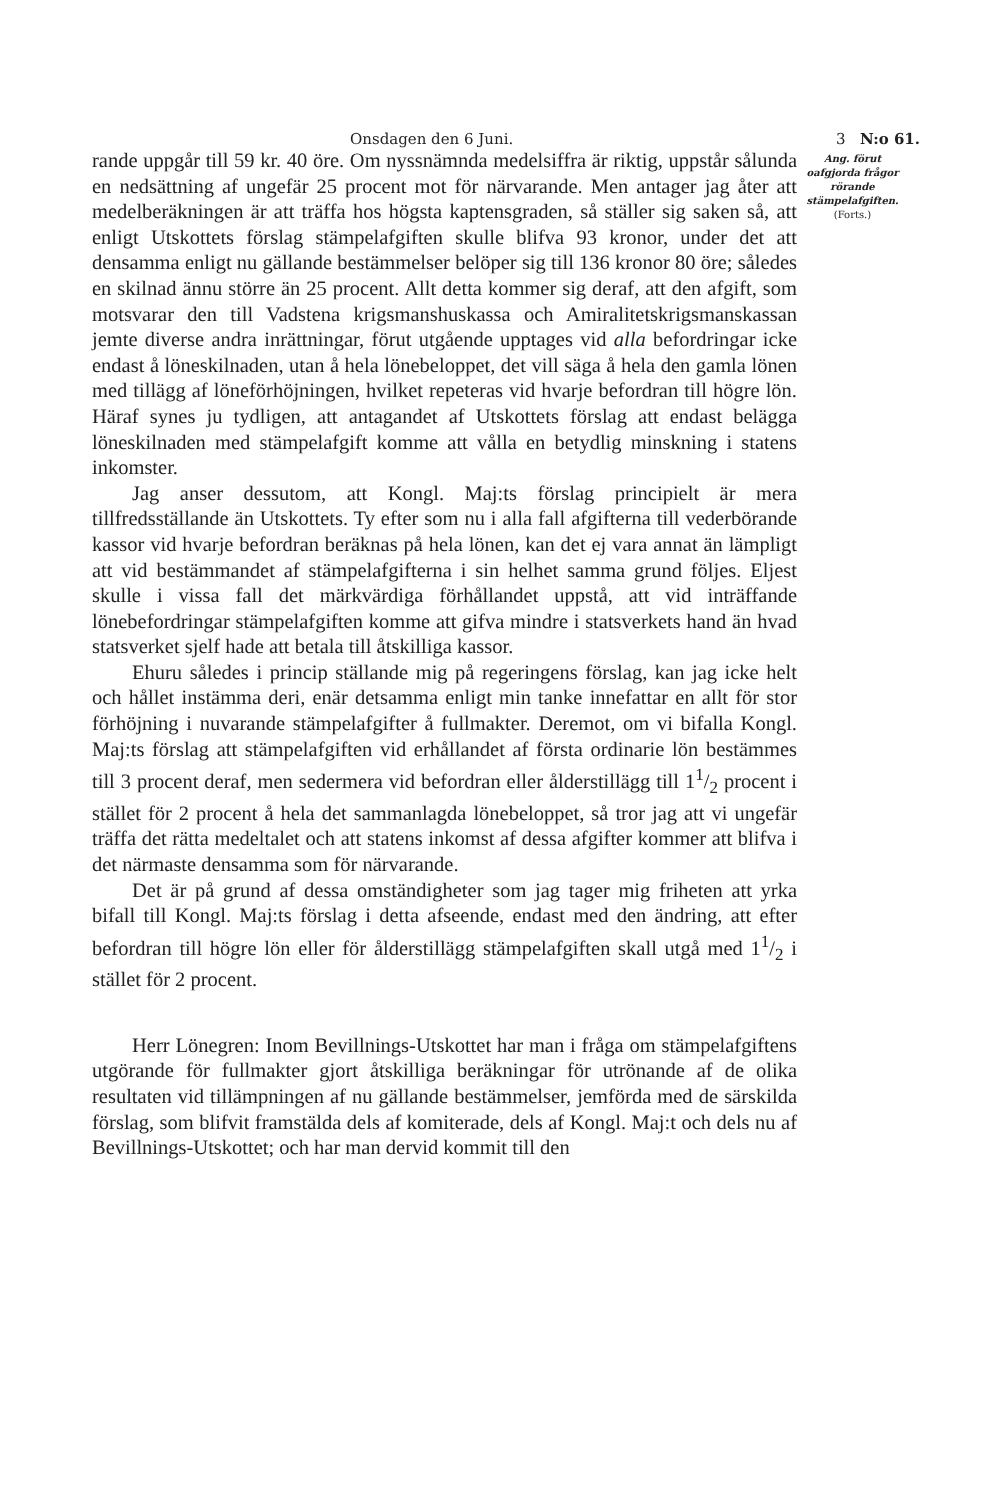Onsdagen den 6 Juni. 3 N:o 61.
rande uppgår till 59 kr. 40 öre. Om nyssnämnda medelsiffra är riktig, uppstår sålunda en nedsättning af ungefär 25 procent mot för närvarande. Men antager jag åter att medelberäkningen är att träffa hos högsta kaptensgraden, så ställer sig saken så, att enligt Utskottets förslag stämpelafgiften skulle blifva 93 kronor, under det att densamma enligt nu gällande bestämmelser belöper sig till 136 kronor 80 öre; således en skilnad ännu större än 25 procent. Allt detta kommer sig deraf, att den afgift, som motsvarar den till Vadstena krigsmanshuskassa och Amiralitetskrigsmanskassan jemte diverse andra inrättningar, förut utgående upptages vid alla befordringar icke endast å löneskilnaden, utan å hela lönebeloppet, det vill säga å hela den gamla lönen med tillägg af löneförhöjningen, hvilket repeteras vid hvarje befordran till högre lön. Häraf synes ju tydligen, att antagandet af Utskottets förslag att endast belägga löneskilnaden med stämpelafgift komme att vålla en betydlig minskning i statens inkomster.
Jag anser dessutom, att Kongl. Maj:ts förslag principielt är mera tillfredsställande än Utskottets. Ty efter som nu i alla fall afgifterna till vederbörande kassor vid hvarje befordran beräknas på hela lönen, kan det ej vara annat än lämpligt att vid bestämmandet af stämpelafgifterna i sin helhet samma grund följes. Eljest skulle i vissa fall det märkvärdiga förhållandet uppstå, att vid inträffande lönebefordringar stämpelafgiften komme att gifva mindre i statsverkets hand än hvad statsverket sjelf hade att betala till åtskilliga kassor.
Ehuru således i princip ställande mig på regeringens förslag, kan jag icke helt och hållet instämma deri, enär detsamma enligt min tanke innefattar en allt för stor förhöjning i nuvarande stämpelafgifter å fullmakter. Deremot, om vi bifalla Kongl. Maj:ts förslag att stämpelafgiften vid erhållandet af första ordinarie lön bestämmes till 3 procent deraf, men sedermera vid befordran eller ålderstillägg till 11/2 procent i stället för 2 procent å hela det sammanlagda lönebeloppet, så tror jag att vi ungefär träffa det rätta medeltalet och att statens inkomst af dessa afgifter kommer att blifva i det närmaste densamma som för närvarande.
Det är på grund af dessa omständigheter som jag tager mig friheten att yrka bifall till Kongl. Maj:ts förslag i detta afseende, endast med den ändring, att efter befordran till högre lön eller för ålderstillägg stämpelafgiften skall utgå med 11/2 i stället för 2 procent.
Herr Lönegren: Inom Bevillnings-Utskottet har man i fråga om stämpelafgiftens utgörande för fullmakter gjort åtskilliga beräkningar för utrönande af de olika resultaten vid tillämpningen af nu gällande bestämmelser, jemförda med de särskilda förslag, som blifvit framstälda dels af komiterade, dels af Kongl. Maj:t och dels nu af Bevillnings-Utskottet; och har man dervid kommit till den
Ang. förut oafgjorda frågor rörande stämpelafgiften.
(Forts.)